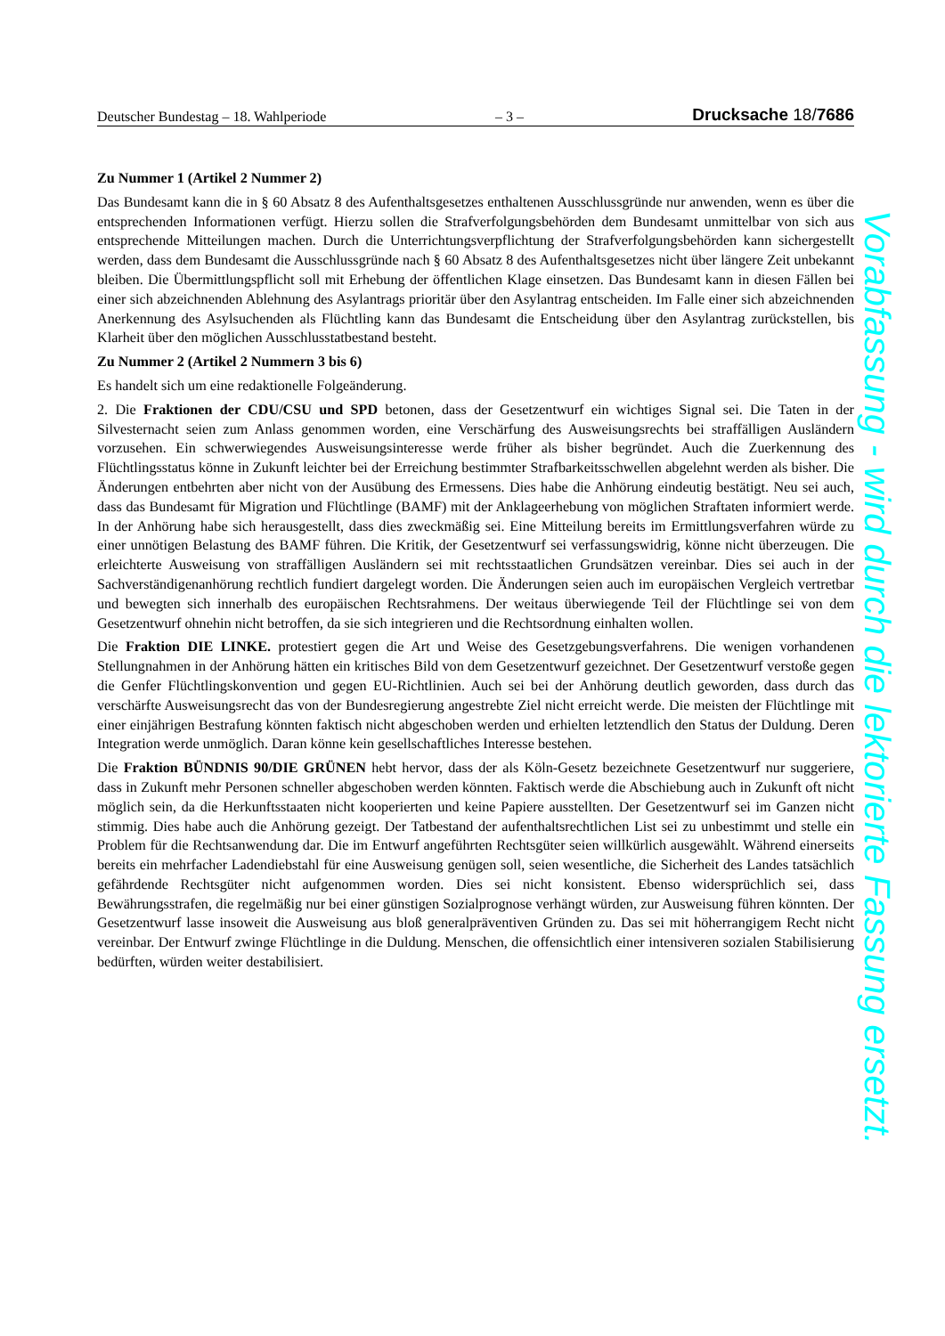Deutscher Bundestag – 18. Wahlperiode – 3 – Drucksache 18/7686
Zu Nummer 1 (Artikel 2 Nummer 2)
Das Bundesamt kann die in § 60 Absatz 8 des Aufenthaltsgesetzes enthaltenen Ausschlussgründe nur anwenden, wenn es über die entsprechenden Informationen verfügt. Hierzu sollen die Strafverfolgungsbehörden dem Bundesamt unmittelbar von sich aus entsprechende Mitteilungen machen. Durch die Unterrichtungsverpflichtung der Strafverfolgungsbehörden kann sichergestellt werden, dass dem Bundesamt die Ausschlussgründe nach § 60 Absatz 8 des Aufenthaltsgesetzes nicht über längere Zeit unbekannt bleiben. Die Übermittlungspflicht soll mit Erhebung der öffentlichen Klage einsetzen. Das Bundesamt kann in diesen Fällen bei einer sich abzeichnenden Ablehnung des Asylantrags prioritär über den Asylantrag entscheiden. Im Falle einer sich abzeichnenden Anerkennung des Asylsuchenden als Flüchtling kann das Bundesamt die Entscheidung über den Asylantrag zurückstellen, bis Klarheit über den möglichen Ausschlusstatbestand besteht.
Zu Nummer 2 (Artikel 2 Nummern 3 bis 6)
Es handelt sich um eine redaktionelle Folgeänderung.
2. Die Fraktionen der CDU/CSU und SPD betonen, dass der Gesetzentwurf ein wichtiges Signal sei. Die Taten in der Silvesternacht seien zum Anlass genommen worden, eine Verschärfung des Ausweisungsrechts bei straffälligen Ausländern vorzusehen. Ein schwerwiegendes Ausweisungsinteresse werde früher als bisher begründet. Auch die Zuerkennung des Flüchtlingsstatus könne in Zukunft leichter bei der Erreichung bestimmter Strafbarkeitsschwellen abgelehnt werden als bisher. Die Änderungen entbehrten aber nicht von der Ausübung des Ermessens. Dies habe die Anhörung eindeutig bestätigt. Neu sei auch, dass das Bundesamt für Migration und Flüchtlinge (BAMF) mit der Anklageerhebung von möglichen Straftaten informiert werde. In der Anhörung habe sich herausgestellt, dass dies zweckmäßig sei. Eine Mitteilung bereits im Ermittlungsverfahren würde zu einer unnötigen Belastung des BAMF führen. Die Kritik, der Gesetzentwurf sei verfassungswidrig, könne nicht überzeugen. Die erleichterte Ausweisung von straffälligen Ausländern sei mit rechtsstaatlichen Grundsätzen vereinbar. Dies sei auch in der Sachverständigenanhörung rechtlich fundiert dargelegt worden. Die Änderungen seien auch im europäischen Vergleich vertretbar und bewegten sich innerhalb des europäischen Rechtsrahmens. Der weitaus überwiegende Teil der Flüchtlinge sei von dem Gesetzentwurf ohnehin nicht betroffen, da sie sich integrieren und die Rechtsordnung einhalten wollen.
Die Fraktion DIE LINKE. protestiert gegen die Art und Weise des Gesetzgebungsverfahrens. Die wenigen vorhandenen Stellungnahmen in der Anhörung hätten ein kritisches Bild von dem Gesetzentwurf gezeichnet. Der Gesetzentwurf verstoße gegen die Genfer Flüchtlingskonvention und gegen EU-Richtlinien. Auch sei bei der Anhörung deutlich geworden, dass durch das verschärfte Ausweisungsrecht das von der Bundesregierung angestrebte Ziel nicht erreicht werde. Die meisten der Flüchtlinge mit einer einjährigen Bestrafung könnten faktisch nicht abgeschoben werden und erhielten letztendlich den Status der Duldung. Deren Integration werde unmöglich. Daran könne kein gesellschaftliches Interesse bestehen.
Die Fraktion BÜNDNIS 90/DIE GRÜNEN hebt hervor, dass der als Köln-Gesetz bezeichnete Gesetzentwurf nur suggeriere, dass in Zukunft mehr Personen schneller abgeschoben werden könnten. Faktisch werde die Abschiebung auch in Zukunft oft nicht möglich sein, da die Herkunftsstaaten nicht kooperierten und keine Papiere ausstellten. Der Gesetzentwurf sei im Ganzen nicht stimmig. Dies habe auch die Anhörung gezeigt. Der Tatbestand der aufenthaltsrechtlichen List sei zu unbestimmt und stelle ein Problem für die Rechtsanwendung dar. Die im Entwurf angeführten Rechtsgüter seien willkürlich ausgewählt. Während einerseits bereits ein mehrfacher Ladendiebstahl für eine Ausweisung genügen soll, seien wesentliche, die Sicherheit des Landes tatsächlich gefährdende Rechtsgüter nicht aufgenommen worden. Dies sei nicht konsistent. Ebenso widersprüchlich sei, dass Bewährungsstrafen, die regelmäßig nur bei einer günstigen Sozialprognose verhängt würden, zur Ausweisung führen könnten. Der Gesetzentwurf lasse insoweit die Ausweisung aus bloß generalpräventiven Gründen zu. Das sei mit höherrangigem Recht nicht vereinbar. Der Entwurf zwinge Flüchtlinge in die Duldung. Menschen, die offensichtlich einer intensiveren sozialen Stabilisierung bedürften, würden weiter destabilisiert.
Vorabfassung - wird durch die lektorierte Fassung ersetzt.